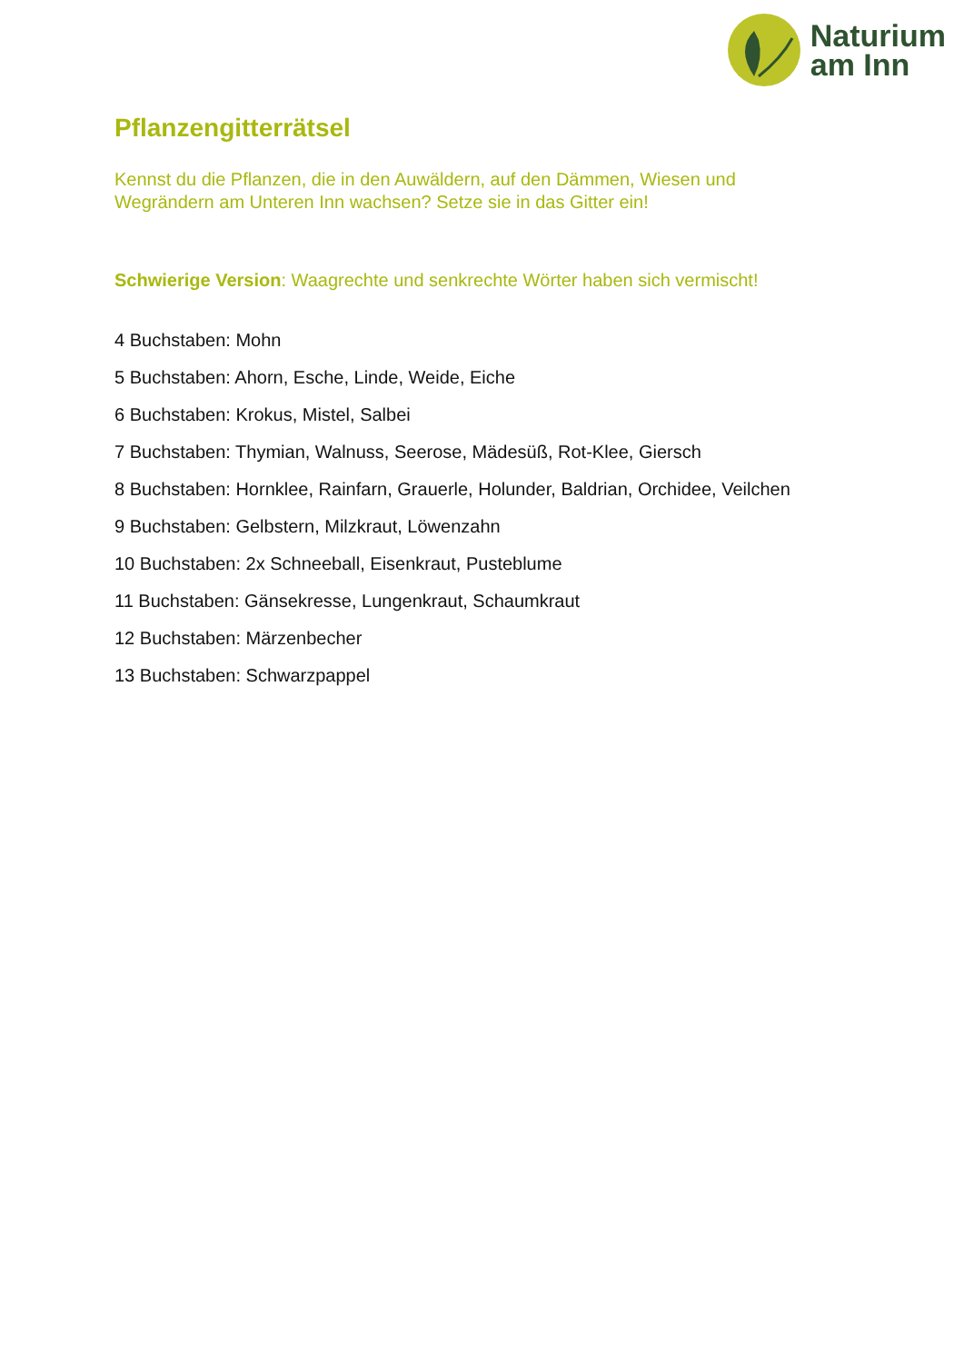Naturium
am Inn
Pflanzengitterrätsel
Kennst du die Pflanzen, die in den Auwäldern, auf den Dämmen, Wiesen und
Wegrändern am Unteren Inn wachsen? Setze sie in das Gitter ein!
Schwierige Version: Waagrechte und senkrechte Wörter haben sich vermischt!
4 Buchstaben: Mohn
5 Buchstaben: Ahorn, Esche, Linde, Weide, Eiche
6 Buchstaben: Krokus, Mistel, Salbei
7 Buchstaben: Thymian, Walnuss, Seerose, Mädesüß, Rot-Klee, Giersch
8 Buchstaben: Hornklee, Rainfarn, Grauerle, Holunder, Baldrian, Orchidee, Veilchen
9 Buchstaben: Gelbstern, Milzkraut, Löwenzahn
10 Buchstaben: 2x Schneeball, Eisenkraut, Pusteblume
11 Buchstaben: Gänsekresse, Lungenkraut, Schaumkraut
12 Buchstaben: Märzenbecher
13 Buchstaben: Schwarzpappel